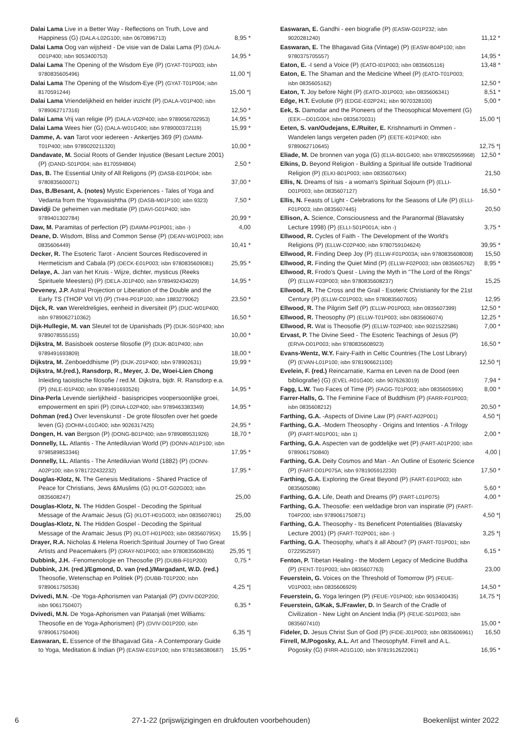Dalai Lama Live in a Better Way - Reflections on Truth, Love and Happiness (G) (DALA-L02G100; isbn 0670896713)
8,95 *
Dalai Lama Oog van wijsheid - De visie van de Dalai Lama (P) (DALA-O01P400; isbn 9053400753)
14,95 *
Dalai Lama The Opening of the Wisdom Eye (P) (GYAT-T01P003; isbn 9780835605496)
11,00 *|
Dalai Lama The Opening of the Wisdom-Eye (P) (GYAT-T01P004; isbn 8170591244)
15,00 *|
Dalai Lama Vriendelijkheid en helder inzicht (P) (DALA-V01P400; isbn 9789062717316)
12,50 *
Dalai Lama Vrij van religie (P) (DALA-V02P400; isbn 9789056702953)
14,95 *
Dalai Lama Wees hier (G) (DALA-W01G400; isbn 9789000372119)
15,99 *
Damme, A. van Tarot voor iedereen - Ankertjes 369 (P) (DAMM-T01P400; isbn 9789020211320)
10,00 *
Dandavate, M. Social Roots of Gender Injustice (Besant Lecture 2001) (P) (DAND-S01P004; isbn 8170594804)
2,50 *
Das, B. The Essential Unity of All Religons (P) (DASB-E01P004; isbn 9780835600071)
37,00 *
Das, B./Besant, A. (notes) Mystic Experiences - Tales of Yoga and Vedanta from the Yogavasishtha (P) (DASB-M01P100; isbn 9323)
7,50 *
Davidji De geheimen van meditatie (P) (DAVI-G01P400; isbn 9789401302784)
20,99 *
Daw, M. Paramitas of perfection (P) (DAWM-P01P001; isbn -)
4,00
Deane, D. Wisdom, Bliss and Common Sense (P) (DEAN-W01P003; isbn 0835606449)
10,41 *
Decker, R. The Esoteric Tarot - Ancient Sources Rediscovered in Hermeticism and Cabala (P) (DECK-E01P003; isbn 9780835609081)
25,95 *
Delaye, A. Jan van het Kruis - Wijze, dichter, mysticus (Reeks Spirituele Meesters) (P) (DELA-J01P400; isbn 9789492434029)
14,95 *
Deveney, J.P. Astral Projection or Liberation of the Double and the Early TS (THOP Vol VI) (P) (THHI-P01P100; isbn 1883279062)
23,50 *
Dijck, R. van Wereldreligies, eenheid in diversiteit (P) (DIJC-W01P400; isbn 9789062710362)
16,50 *
Dijk-Hullegie, M. van Sleutel tot de Upanishads (P) (DIJK-S01P400; isbn 9789078555155)
10,00 *
Dijkstra, M. Basisboek oosterse filosofie (P) (DIJK-B01P400; isbn 9789491693809)
18,00 *
Dijkstra, M. Zenboeddhisme (P) (DIJK-Z01P400; isbn 978902631)
19,99 *
Dijkstra, M.(red.), Ransdorp, R., Meyer, J. De, Woei-Lien Chong Inleiding taoistische filosofie / red.M. Dijkstra, bijdr. R. Ransdorp e.a. (P) (INLE-I01P400; isbn 9789491693526)
14,95 *
Dina-Perla Levende sierlijkheid - basispricipes voopersoonlijke groei, empowerment en spiri (P) (DINA-L02P400; isbn 9789463383349)
14,95 *
Dohman (red.) Over levenskunst - De grote filosofen over het goede leven (G) (DOHM-L01G400; isbn 9026317425)
24,95 *
Dongen, H. van Bergson (P) (DONG-B01P400; isbn 9789089531926)
18,70 *
Donnelly, I.L. Atlantis - The Antediluvian World (P) (DONN-A01P100; isbn 9798589853346)
17,95 *
Donnelly, I.L. Atlantis - The Antediluvian World (1882) (P) (DONN-A02P100; isbn 9781722432232)
17,95 *
Douglas-Klotz, N. The Genesis Meditations - Shared Practice of Peace for Christians, Jews &Muslims (G) (KLOT-G02G003; isbn 0835608247)
25,00
Douglas-Klotz, N. The Hidden Gospel - Decoding the Spiritual Message of the Aramaic Jesus (G) (KLOT-H01G003; isbn 0835607801)
25,00
Douglas-Klotz, N. The Hidden Gospel - Decoding the Spiritual Message of the Aramaic Jesus (P) (KLOT-H01P003; isbn 083560795X)
15,95 |
Drayer, R.A. Nicholas & Helena Roerich:Spiritual Journey of Two Great Artists and Peacemakers (P) (DRAY-N01P003; isbn 9780835608435)
25,95 *|
Dubbink, J.H. -Fenomenologie en Theosofie (P) (DUBB-F01P200)
0,75 *
Dubbink, J.H. (red.)/Egmond, D. van (red.)/Margadant, W.D. (red.) Theosofie, Wetenschap en Politiek (P) (DUBB-T01P200; isbn 9789061750536)
4,25 *|
Dvivedi, M.N. -De Yoga-Aphorismen van Patanjali (P) (DVIV-D02P200; isbn 9061750407)
6,35 *
Dvivedi, M.N. De Yoga-Aphorismen van Patanjali (met Williams: Theosofie en de Yoga-Aphorismen) (P) (DVIV-D01P200; isbn 9789061750406)
6,35 *|
Easwaran, E. Essence of the Bhagavad Gita - A Contemporary Guide to Yoga, Meditation & Indian (P) (EASW-E01P100; isbn 9781586380687)
15,95 *
Easwaran, E. Gandhi - een biografie (P) (EASW-G01P232; isbn 9020281240)
11,12 *
Easwaran, E. The Bhagavad Gita (Vintage) (P) (EASW-B04P100; isbn 9780375705557)
14,95 *
Eaton, E. -I send a Voice (P) (EATO-I01P003; isbn 0835605116)
13,48 *
Eaton, E. The Shaman and the Medicine Wheel (P) (EATO-T01P003; isbn 0835605162)
12,50 *
Eaton, T. Joy before Night (P) (EATO-J01P003; isbn 0835606341)
8,51 *
Edge, H.T. Evolutie (P) (EDGE-E02P241; isbn 9070328100)
5,00 *
Eek, S. Damodar and the Pioneers of the Theosophical Movement (G) (EEK—D01G004; isbn 0835670031)
15,00 *|
Eeten, S. van/Oudejans, E./Ruiter, E. Krishnamurti in Ommen - Wandelen langs vergeten paden (P) (EETE-K01P400; isbn 9789062710645)
12,75 *|
Eliade, M. De bronnen van yoga (G) (ELIA-B01G400; isbn 9789025959968)
12,50 *
Elkins, D. Beyond Religion - Building a Spiritual life outside Traditional Religion (P) (ELKI-B01P003; isbn 083560764X)
21,50
Ellis, N. Dreams of Isis - a woman's Spiritual Sojourn (P) (ELLI-D01P003; isbn 0835607127)
16,50 *
Ellis, N. Feasts of Light - Celebrations for the Seasons of Life (P) (ELLI-F01P003; isbn 0835607445)
20,50
Ellison, A. Science, Consciousness and the Paranormal (Blavatsky Lecture 1998) (P) (ELLI-S01P001A; isbn -)
3,75 *
Ellwood, R. Cycles of Faith - The Development of the World's Religions (P) (ELLW-C02P400; isbn 9780759104624)
39,95 *
Ellwood, R. Finding Deep Joy (P) (ELLW-F01P003A; isbn 9780835608008)
15,50
Ellwood, R. Finding the Quiet Mind (P) (ELLW-F02P003; isbn 0835605762)
8,95 *
Ellwood, R. Frodo's Quest - Living the Myth in "The Lord of the Rings" (P) (ELLW-F03P003; isbn 9780835608237)
15,25
Ellwood, R. The Cross and the Grail - Esoteric Christianity for the 21st Century (P) (ELLW-C01P003; isbn 9780835607605)
12,95
Ellwood, R. The Pilgrim Self (P) (ELLW-P01P003; isbn 0835607399)
12,50 *
Ellwood, R. Theosophy (P) (ELLW-T01P003; isbn 0835606074)
12,25 *
Ellwood, R. Wat is Theosofie (P) (ELLW-T02P400; isbn 9021522586)
7,00 *
Ervast, P. The Divine Seed - The Esoteric Teachings of Jesus (P) (ERVA-D01P003; isbn 9780835608923)
16,50 *
Evans-Wentz, W.Y. Fairy-Faith in Celtic Countries (The Lost Library) (P) (EVAN-L01P100; isbn 9781906621100)
12,50 *|
Evelein, F. (red.) Reincarnatie, Karma en Leven na de Dood (een bibliografie) (G) (EVEL-R01G400; isbn 9076263019)
7,94 *
Fagg, L.W. Two Faces of Time (P) (FAGG-T01P003; isbn 083560599X)
8,00 *
Farrer-Halls, G. The Feminine Face of Buddhism (P) (FARR-F01P003; isbn 0835608212)
20,50 *
Farthing, G.A. -Aspects of Divine Law (P) (FART-A02P001)
4,50 *|
Farthing, G.A. -Modern Theosophy - Origins and Intentios - A Trilogy (P) (FART-M01P001; isbn 1)
2,00 *
Farthing, G.A. Aspecten van de goddelijke wet (P) (FART-A01P200; isbn 9789061750840)
4,00 |
Farthing, G.A. Deity Cosmos and Man - An Outline of Esoteric Science (P) (FART-D01P075A; isbn 9781905912230)
17,50 *
Farthing, G.A. Exploring the Great Beyond (P) (FART-E01P003; isbn 0835605086)
5,60 *
Farthing, G.A. Life, Death and Dreams (P) (FART-L01P075)
4,00 *
Farthing, G.A. Theosofie: een weldadige bron van inspiratie (P) (FART-T04P200; isbn 9789061750871)
4,50 *|
Farthing, G.A. Theosophy - Its Beneficent Potentialities (Blavatsky Lecture 2001) (P) (FART-T02P001; isbn -)
3,25 *|
Farthing, G.A. Theosophy, what's it all About? (P) (FART-T01P001; isbn 0722952597)
6,15 *
Fenton, P. Tibetan Healing - the Modern Legacy of Medicine Buddha (P) (FENT-T01P003; isbn 0835607763)
23,00
Feuerstein, G. Voices on the Threshold of Tomorrow (P) (FEUE-V01P003; isbn 0835606929)
14,50 *
Feuerstein, G. Yoga leringen (P) (FEUE-Y01P400; isbn 9053400435)
14,75 *|
Feuerstein, G/Kak, S./Frawler, D. In Search of the Cradle of Civilization - New Light on Ancient India (P) (FEUE-S01P003; isbn 0835607410)
15,00 *
Fideler, D. Jesus Christ Sun of God (P) (FIDE-J01P003; isbn 0835606961)
16,50
Firrell, M./Pogosky, A.L. Art and TheosophyM. Firrell and A.L. Pogosky (G) (FIRR-A01G100; isbn 9781912622061)
16,95 *
6 27-1-22 (prijswijzigingen en drukfouten voorbehouden) Boekenlijst winter 2022